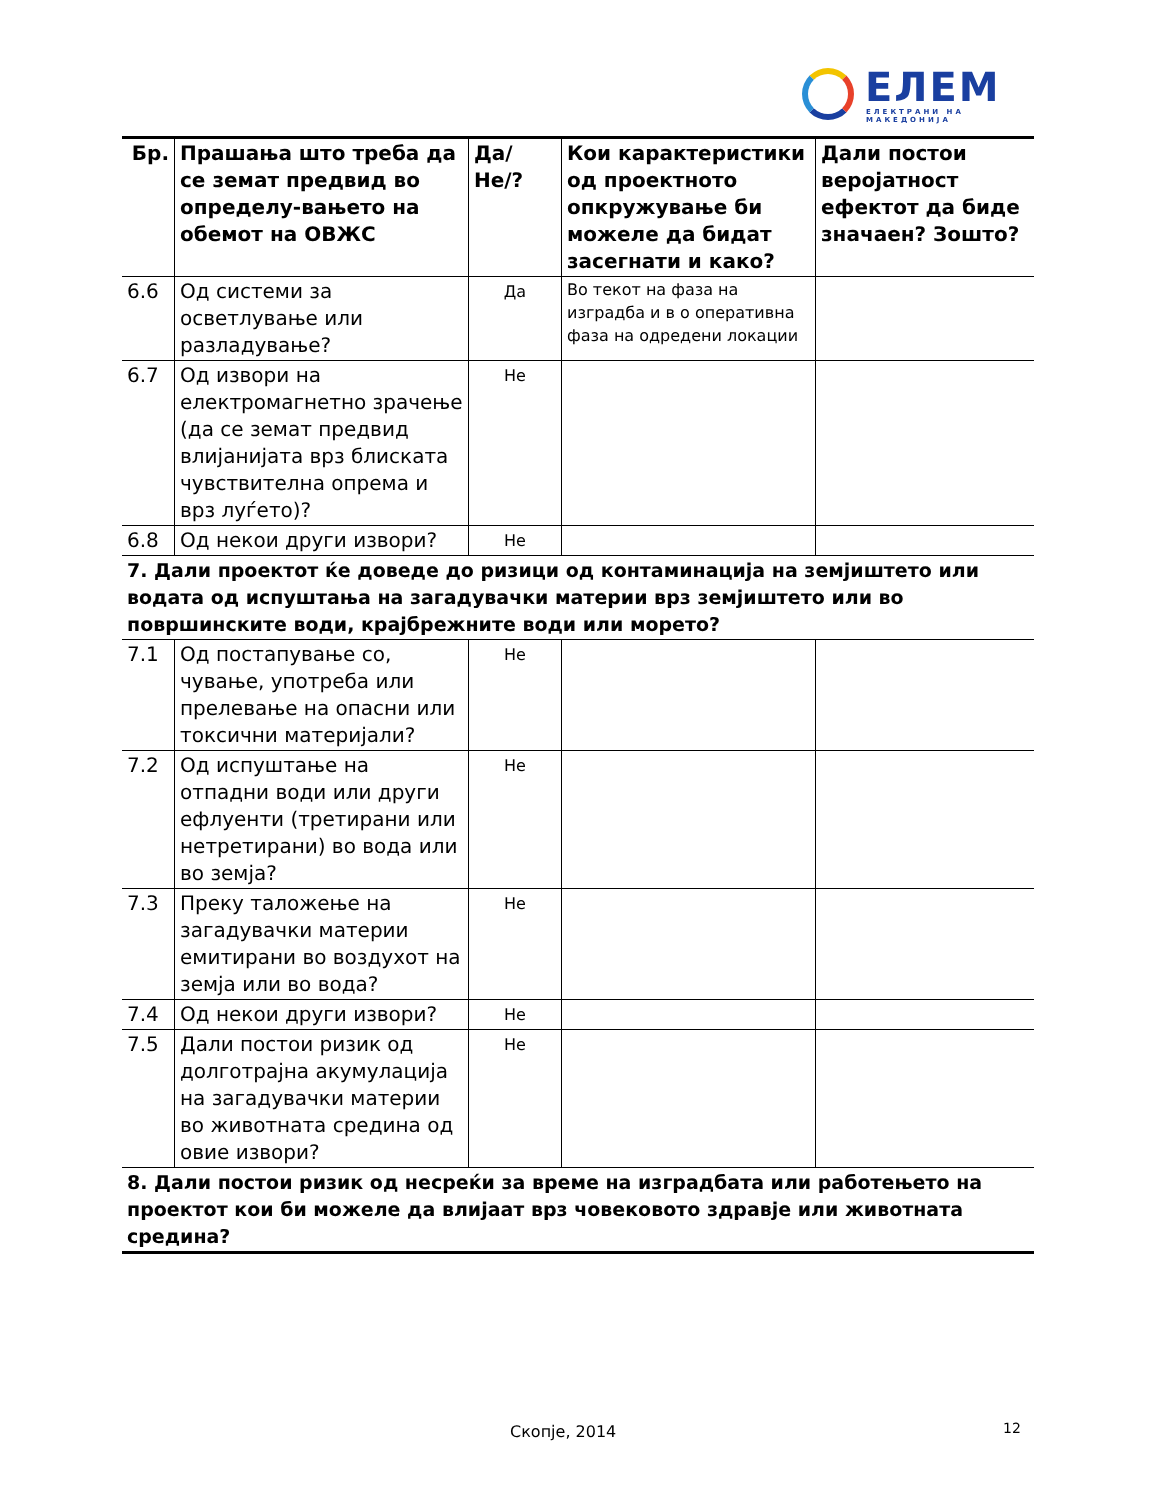ЕЛЕМ
ЕЛЕКТРАНИ НА МАКЕДОНИЈА
| Бр. | Прашања што треба да се земат предвид во определу-вањето на обемот на ОВЖС | Да/Не/? | Кои карактеристики од проектното опкружување би можеле да бидат засегнати и како? | Дали постои веројатност ефектот да биде значаен? Зошто? |
| --- | --- | --- | --- | --- |
| 6.6 | Од системи за осветлување или разладување? | Да | Во текот на фаза на изградба и в о оперативна фаза на одредени локации | |
| 6.7 | Од извори на електромагнетно зрачење (да се земат предвид влијанијата врз блиската чувствителна опрема и врз луѓето)? | Не | | |
| 6.8 | Од некои други извори? | Не | | |
| 7. Дали проектот ќе доведе до ризици од контаминација на земјиштето или водата од испуштања на загадувачки материи врз земјиштето или во површинските води, крајбрежните води или морето? | | | | |
| 7.1 | Од постапување со, чување, употреба или прелевање на опасни или токсични материјали? | Не | | |
| 7.2 | Од испуштање на отпадни води или други ефлуенти (третирани или нетретирани) во вода или во земја? | Не | | |
| 7.3 | Преку таложење на загадувачки материи емитирани во воздухот на земја или во вода? | Не | | |
| 7.4 | Од некои други извори? | Не | | |
| 7.5 | Дали постои ризик од долготрајна акумулација на загадувачки материи во животната средина од овие извори? | Не | | |
| 8. Дали постои ризик од несреќи за време на изградбата или работењето на проектот кои би можеле да влијаат врз човековото здравје или животната средина? | | | | |
Скопје, 2014 12